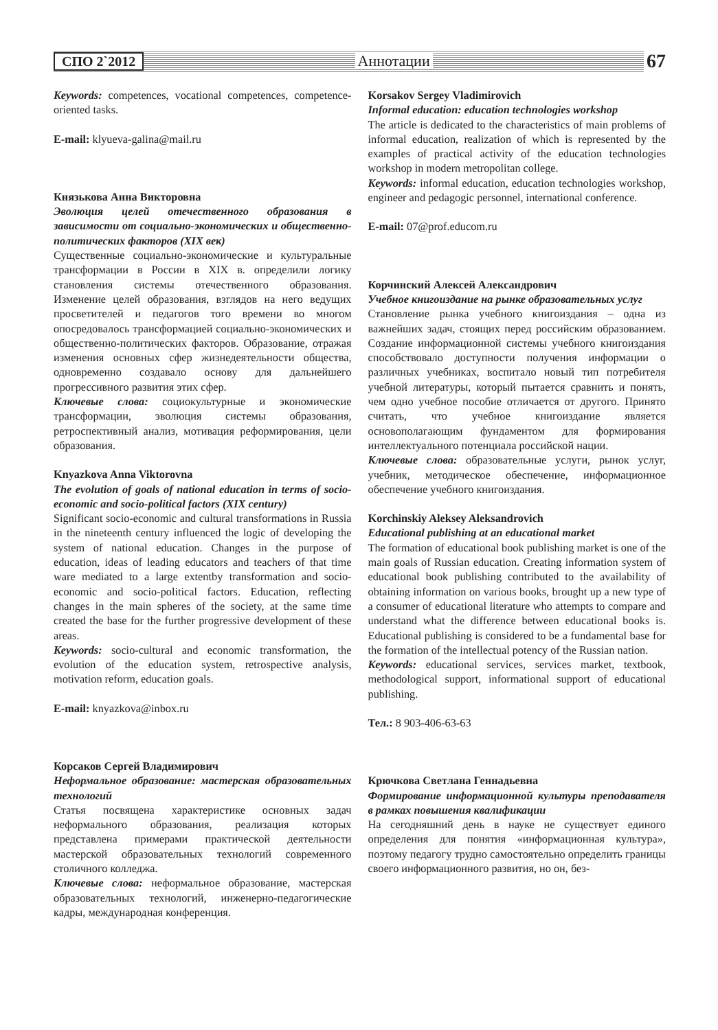СПО 2`2012 Аннотации 67
Keywords: competences, vocational competences, competence-oriented tasks.
E-mail: klyueva-galina@mail.ru
Князькова Анна Викторовна
Эволюция целей отечественного образования в зависимости от социально-экономических и общественно-политических факторов (XIX век)
Существенные социально-экономические и культуральные трансформации в России в XIX в. определили логику становления системы отечественного образования. Изменение целей образования, взглядов на него ведущих просветителей и педагогов того времени во многом опосредовалось трансформацией социально-экономических и общественно-политических факторов. Образование, отражая изменения основных сфер жизнедеятельности общества, одновременно создавало основу для дальнейшего прогрессивного развития этих сфер.
Ключевые слова: социокультурные и экономические трансформации, эволюция системы образования, ретроспективный анализ, мотивация реформирования, цели образования.
Knyazkova Anna Viktorovna
The evolution of goals of national education in terms of socio-economic and socio-political factors (XIX century)
Significant socio-economic and cultural transformations in Russia in the nineteenth century influenced the logic of developing the system of national education. Changes in the purpose of education, ideas of leading educators and teachers of that time ware mediated to a large extentby transformation and socio-economic and socio-political factors. Education, reflecting changes in the main spheres of the society, at the same time created the base for the further progressive development of these areas.
Keywords: socio-cultural and economic transformation, the evolution of the education system, retrospective analysis, motivation reform, education goals.
E-mail: knyazkova@inbox.ru
Корсаков Сергей Владимирович
Неформальное образование: мастерская образовательных технологий
Статья посвящена характеристике основных задач неформального образования, реализация которых представлена примерами практической деятельности мастерской образовательных технологий современного столичного колледжа.
Ключевые слова: неформальное образование, мастерская образовательных технологий, инженерно-педагогические кадры, международная конференция.
Korsakov Sergey Vladimirovich
Informal education: education technologies workshop
The article is dedicated to the characteristics of main problems of informal education, realization of which is represented by the examples of practical activity of the education technologies workshop in modern metropolitan college.
Keywords: informal education, education technologies workshop, engineer and pedagogic personnel, international conference.
E-mail: 07@prof.educom.ru
Корчинский Алексей Александрович
Учебное книгоиздание на рынке образовательных услуг
Становление рынка учебного книгоиздания – одна из важнейших задач, стоящих перед российским образованием. Создание информационной системы учебного книгоиздания способствовало доступности получения информации о различных учебниках, воспитало новый тип потребителя учебной литературы, который пытается сравнить и понять, чем одно учебное пособие отличается от другого. Принято считать, что учебное книгоиздание является основополагающим фундаментом для формирования интеллектуального потенциала российской нации.
Ключевые слова: образовательные услуги, рынок услуг, учебник, методическое обеспечение, информационное обеспечение учебного книгоиздания.
Korchinskiy Aleksey Aleksandrovich
Educational publishing at an educational market
The formation of educational book publishing market is one of the main goals of Russian education. Creating information system of educational book publishing contributed to the availability of obtaining information on various books, brought up a new type of a consumer of educational literature who attempts to compare and understand what the difference between educational books is. Educational publishing is considered to be a fundamental base for the formation of the intellectual potency of the Russian nation.
Keywords: educational services, services market, textbook, methodological support, informational support of educational publishing.
Тел.: 8 903-406-63-63
Крючкова Светлана Геннадьевна
Формирование информационной культуры преподавателя в рамках повышения квалификации
На сегодняшний день в науке не существует единого определения для понятия «информационная культура», поэтому педагогу трудно самостоятельно определить границы своего информационного развития, но он, без-